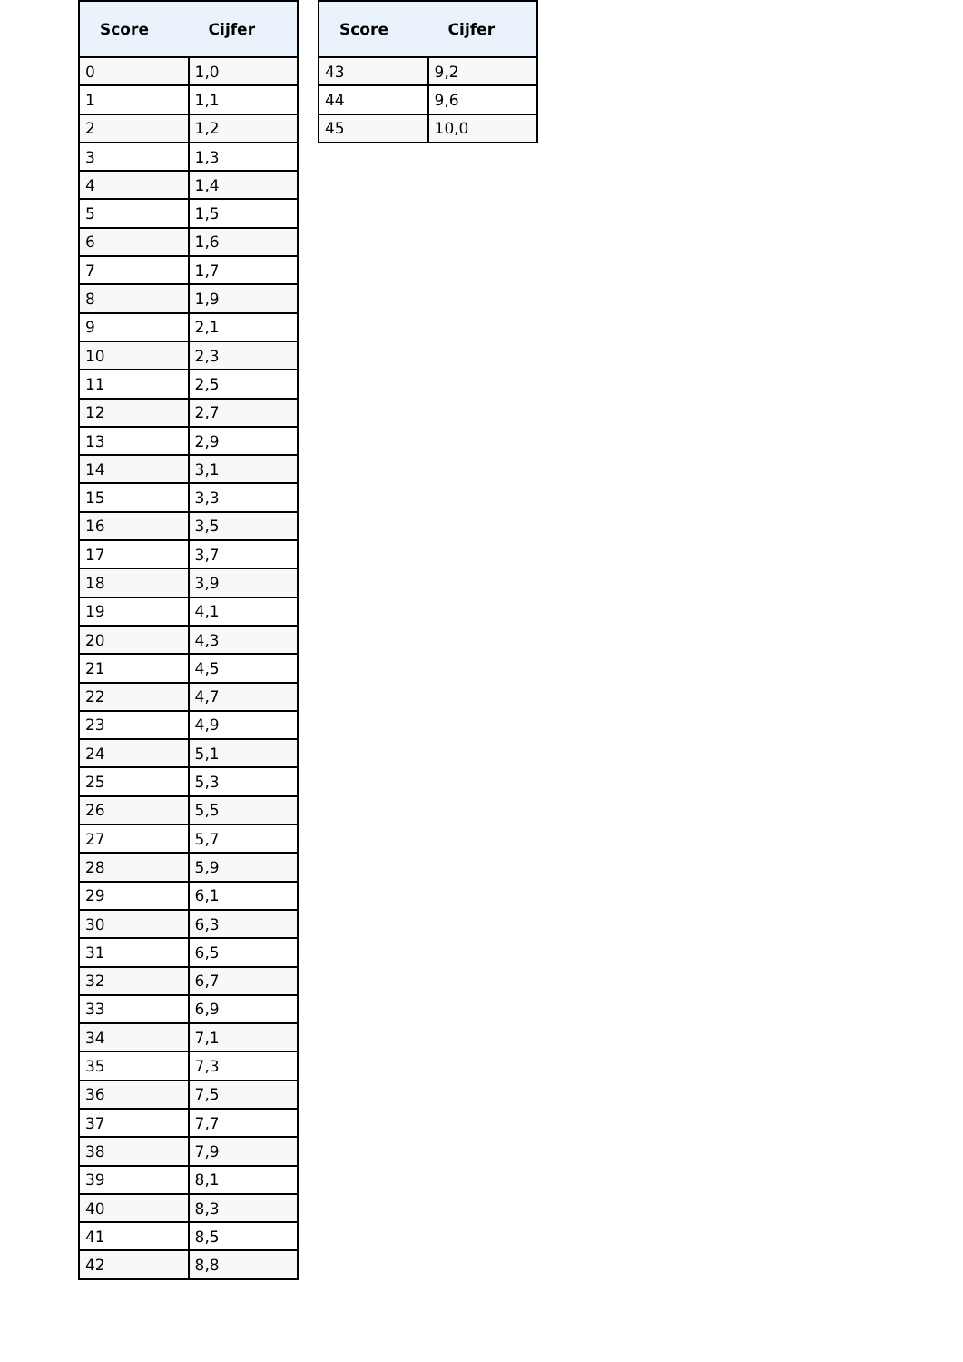| Score | Cijfer |
| --- | --- |
| 0 | 1,0 |
| 1 | 1,1 |
| 2 | 1,2 |
| 3 | 1,3 |
| 4 | 1,4 |
| 5 | 1,5 |
| 6 | 1,6 |
| 7 | 1,7 |
| 8 | 1,9 |
| 9 | 2,1 |
| 10 | 2,3 |
| 11 | 2,5 |
| 12 | 2,7 |
| 13 | 2,9 |
| 14 | 3,1 |
| 15 | 3,3 |
| 16 | 3,5 |
| 17 | 3,7 |
| 18 | 3,9 |
| 19 | 4,1 |
| 20 | 4,3 |
| 21 | 4,5 |
| 22 | 4,7 |
| 23 | 4,9 |
| 24 | 5,1 |
| 25 | 5,3 |
| 26 | 5,5 |
| 27 | 5,7 |
| 28 | 5,9 |
| 29 | 6,1 |
| 30 | 6,3 |
| 31 | 6,5 |
| 32 | 6,7 |
| 33 | 6,9 |
| 34 | 7,1 |
| 35 | 7,3 |
| 36 | 7,5 |
| 37 | 7,7 |
| 38 | 7,9 |
| 39 | 8,1 |
| 40 | 8,3 |
| 41 | 8,5 |
| 42 | 8,8 |
| Score | Cijfer |
| --- | --- |
| 43 | 9,2 |
| 44 | 9,6 |
| 45 | 10,0 |